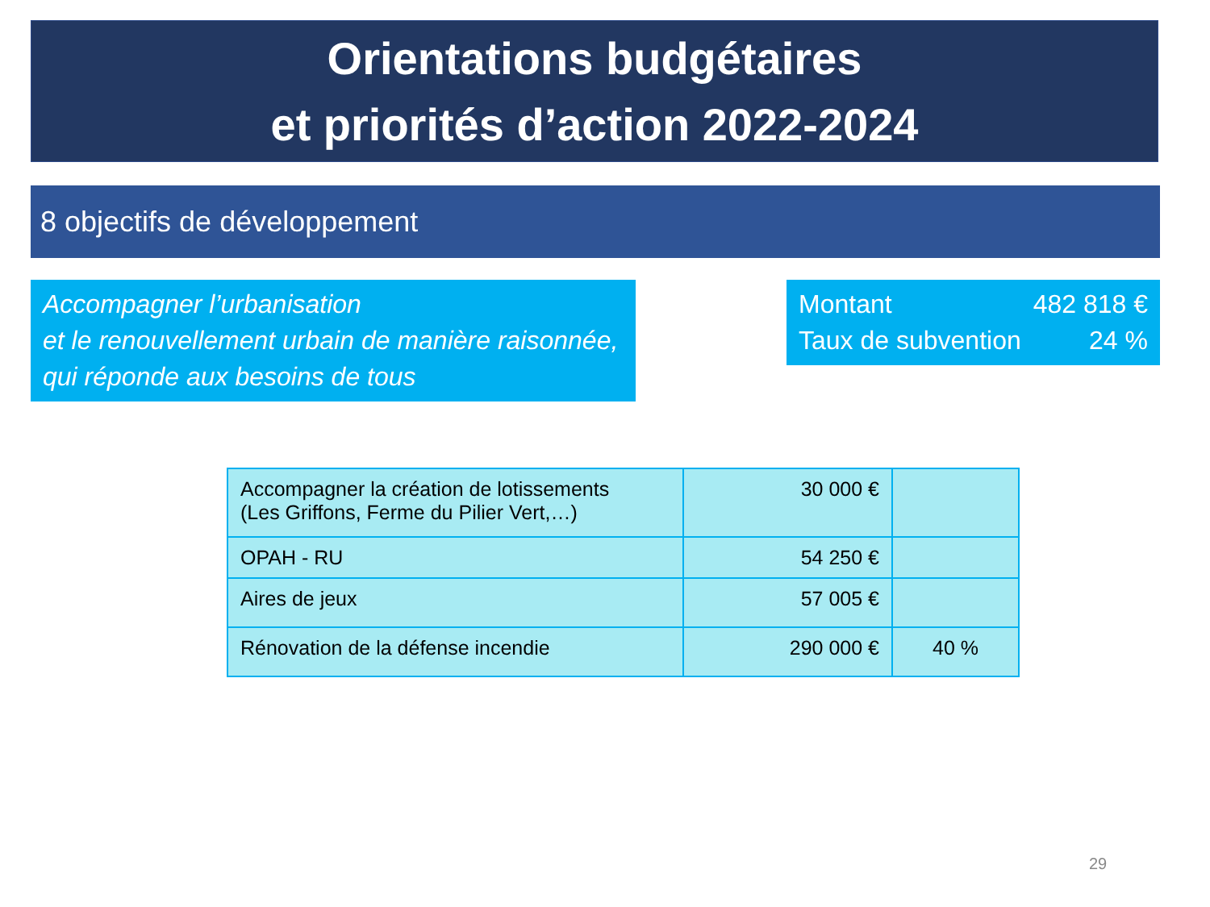Orientations budgétaires
et priorités d’action 2022-2024
8 objectifs de développement
Accompagner l’urbanisation
et le renouvellement urbain de manière raisonnée, qui réponde aux besoins de tous
Montant 482 818 €
Taux de subvention 24 %
| Accompagner la création de lotissements (Les Griffons, Ferme du Pilier Vert,…) | 30 000 € | |
| OPAH - RU | 54 250 € | |
| Aires de jeux | 57 005 € | |
| Rénovation de la défense incendie | 290 000 € | 40 % |
29